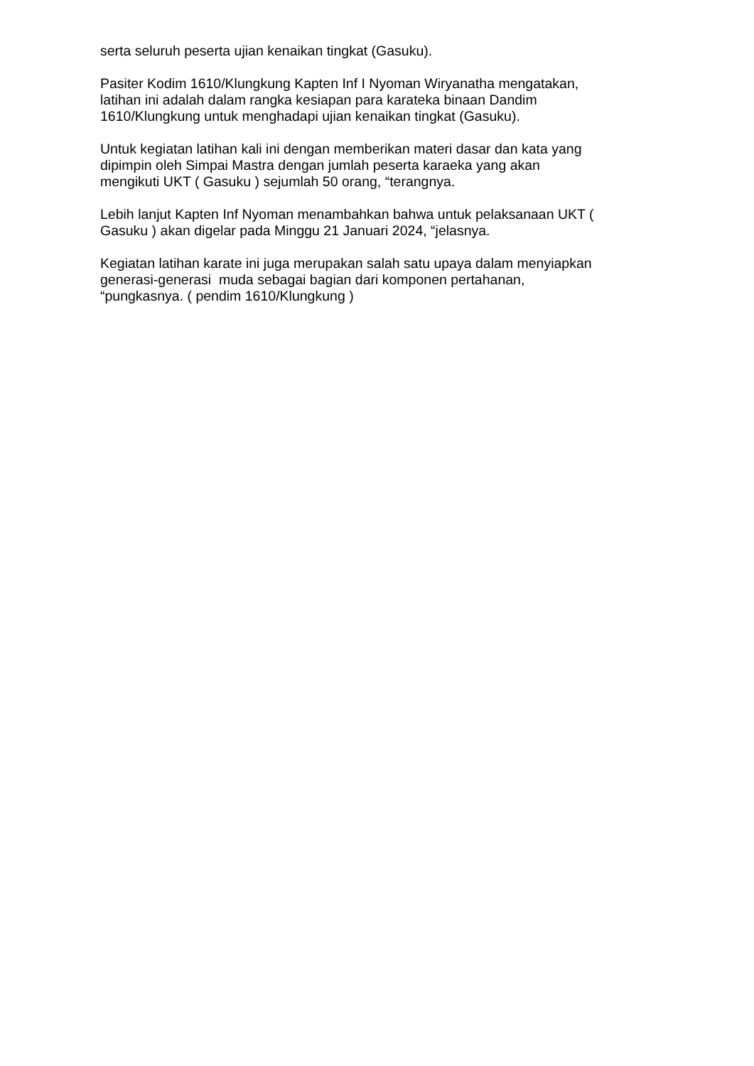serta seluruh peserta ujian kenaikan tingkat (Gasuku).
Pasiter Kodim 1610/Klungkung Kapten Inf I Nyoman Wiryanatha mengatakan,
latihan ini adalah dalam rangka kesiapan para karateka binaan Dandim
1610/Klungkung untuk menghadapi ujian kenaikan tingkat (Gasuku).
Untuk kegiatan latihan kali ini dengan memberikan materi dasar dan kata yang
dipimpin oleh Simpai Mastra dengan jumlah peserta karaeka yang akan
mengikuti UKT ( Gasuku ) sejumlah 50 orang, “terangnya.
Lebih lanjut Kapten Inf Nyoman menambahkan bahwa untuk pelaksanaan UKT (
Gasuku ) akan digelar pada Minggu 21 Januari 2024, “jelasnya.
Kegiatan latihan karate ini juga merupakan salah satu upaya dalam menyiapkan
generasi-generasi muda sebagai bagian dari komponen pertahanan,
“pungkasnya. ( pendim 1610/Klungkung )